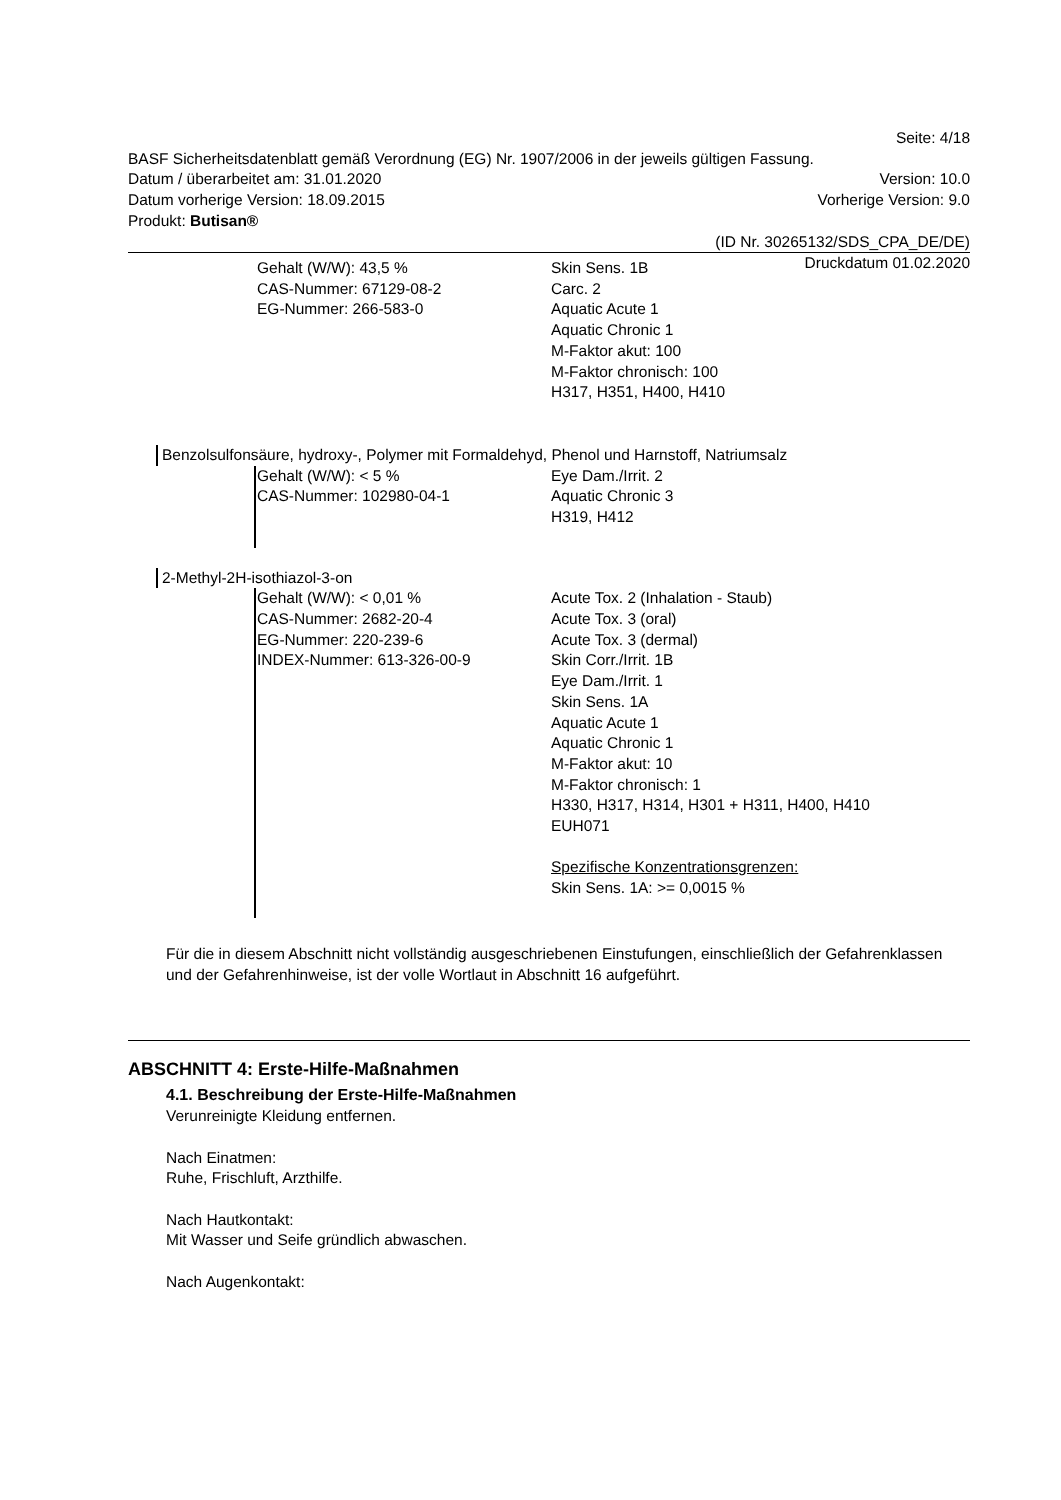Seite: 4/18
BASF Sicherheitsdatenblatt gemäß Verordnung (EG) Nr. 1907/2006 in der jeweils gültigen Fassung.
Datum / überarbeitet am: 31.01.2020 Version: 10.0
Datum vorherige Version: 18.09.2015 Vorherige Version: 9.0
Produkt: Butisan®
(ID Nr. 30265132/SDS_CPA_DE/DE)
Druckdatum 01.02.2020
Gehalt (W/W): 43,5 %
CAS-Nummer: 67129-08-2
EG-Nummer: 266-583-0
Skin Sens. 1B
Carc. 2
Aquatic Acute 1
Aquatic Chronic 1
M-Faktor akut: 100
M-Faktor chronisch: 100
H317, H351, H400, H410
Benzolsulfonsäure, hydroxy-, Polymer mit Formaldehyd, Phenol und Harnstoff, Natriumsalz
Gehalt (W/W): < 5 %
CAS-Nummer: 102980-04-1
Eye Dam./Irrit. 2
Aquatic Chronic 3
H319, H412
2-Methyl-2H-isothiazol-3-on
Gehalt (W/W): < 0,01 %
CAS-Nummer: 2682-20-4
EG-Nummer: 220-239-6
INDEX-Nummer: 613-326-00-9
Acute Tox. 2 (Inhalation - Staub)
Acute Tox. 3 (oral)
Acute Tox. 3 (dermal)
Skin Corr./Irrit. 1B
Eye Dam./Irrit. 1
Skin Sens. 1A
Aquatic Acute 1
Aquatic Chronic 1
M-Faktor akut: 10
M-Faktor chronisch: 1
H330, H317, H314, H301 + H311, H400, H410
EUH071
Spezifische Konzentrationsgrenzen:
Skin Sens. 1A: >= 0,0015 %
Für die in diesem Abschnitt nicht vollständig ausgeschriebenen Einstufungen, einschließlich der Gefahrenklassen und der Gefahrenhinweise, ist der volle Wortlaut in Abschnitt 16 aufgeführt.
ABSCHNITT 4: Erste-Hilfe-Maßnahmen
4.1. Beschreibung der Erste-Hilfe-Maßnahmen
Verunreinigte Kleidung entfernen.
Nach Einatmen:
Ruhe, Frischluft, Arzthilfe.
Nach Hautkontakt:
Mit Wasser und Seife gründlich abwaschen.
Nach Augenkontakt: